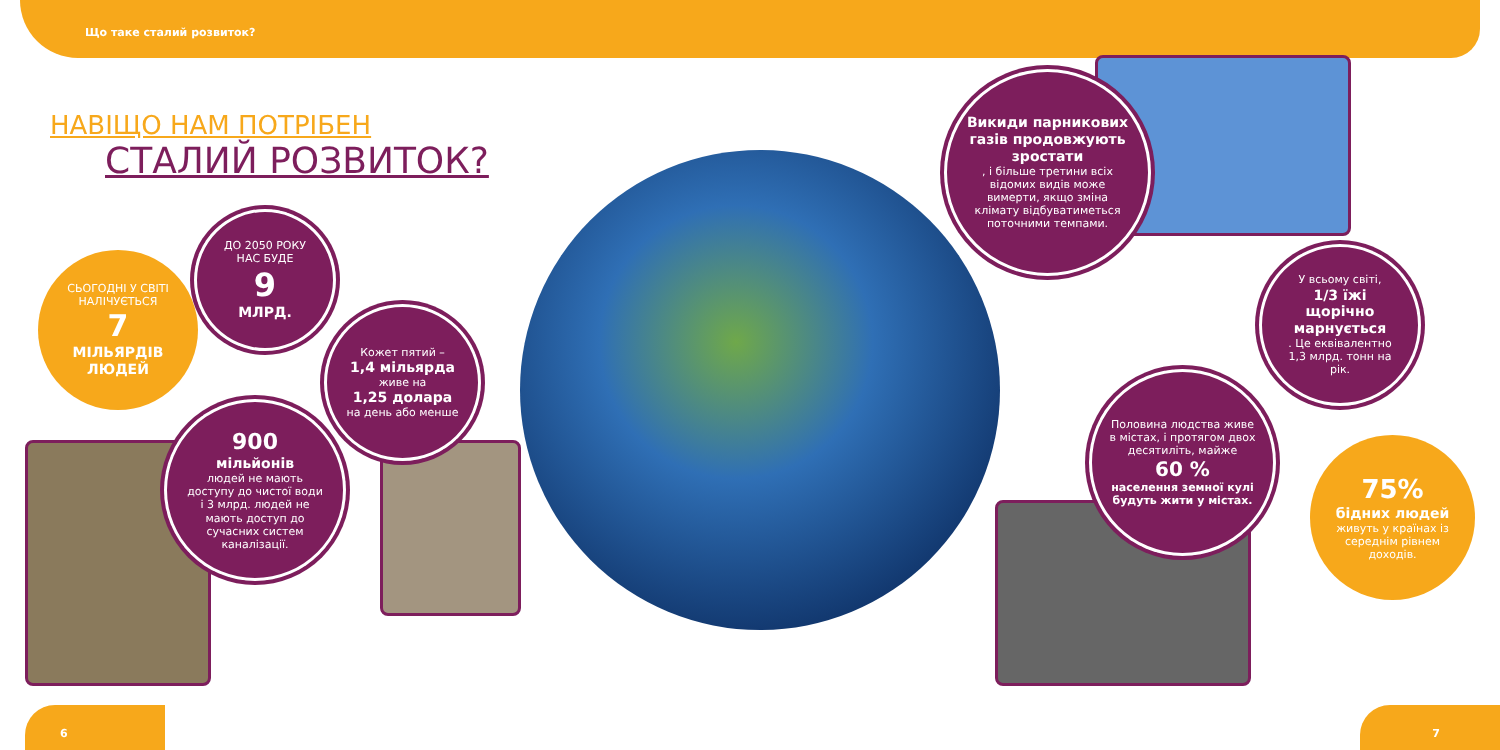Що таке сталий розвиток?
НАВІЩО НАМ ПОТРІБЕН
СТАЛИЙ РОЗВИТОК?
СЬОГОДНІ У СВІТІ НАЛІЧУЄТЬСЯ
7
МІЛЬЯРДІВ ЛЮДЕЙ
ДО 2050 РОКУ НАС БУДЕ
9
МЛРД.
Кожет пятий –
1,4 мільярда
живе на
1,25 долара
на день або менше
900
мільйонів
людей не мають доступу до чистої води і 3 млрд. людей не мають доступ до сучасних систем каналізації.
Викиди парникових газів продовжують зростати, і більше третини всіх відомих видів може вимерти, якщо зміна клімату відбуватиметься поточними темпами.
У всьому світі,
1/3 їжі щорічно марнується. Це еквівалентно 1,3 млрд. тонн на рік.
Половина людства живе в містах, і протягом двох десятиліть, майже
60 %
населення земної кулі будуть жити у містах.
75%
бідних людей
живуть у країнах із середнім рівнем доходів.
6 7